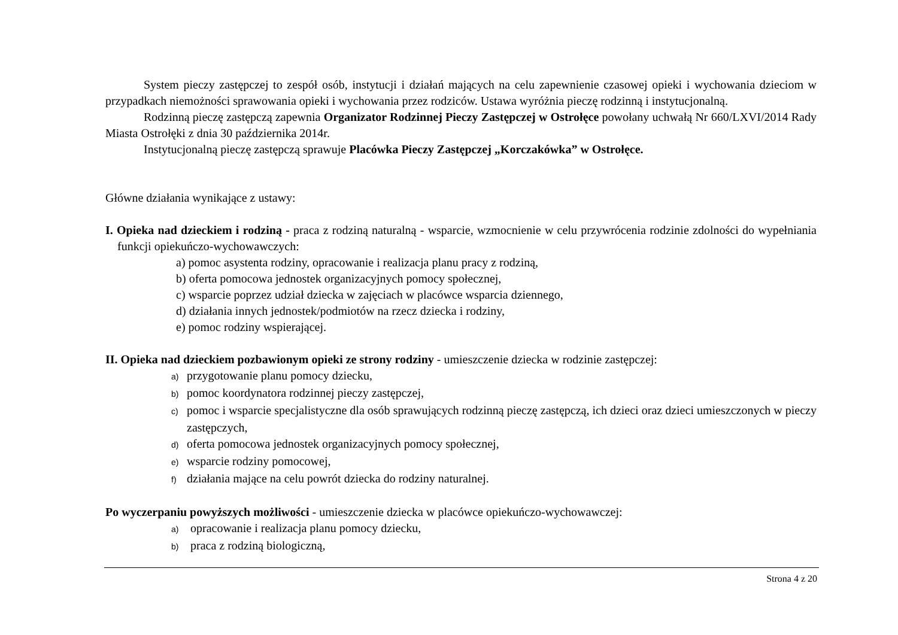System pieczy zastępczej to zespół osób, instytucji i działań mających na celu zapewnienie czasowej opieki i wychowania dzieciom w przypadkach niemożności sprawowania opieki i wychowania przez rodziców. Ustawa wyróżnia pieczę rodzinną i instytucjonalną.
Rodzinną pieczę zastępczą zapewnia Organizator Rodzinnej Pieczy Zastępczej w Ostrołęce powołany uchwałą Nr 660/LXVI/2014 Rady Miasta Ostrołęki z dnia 30 października 2014r.
Instytucjonalną pieczę zastępczą sprawuje Placówka Pieczy Zastępczej „Korczakówka” w Ostrołęce.
Główne działania wynikające z ustawy:
I. Opieka nad dzieckiem i rodziną - praca z rodziną naturalną - wsparcie, wzmocnienie w celu przywrócenia rodzinie zdolności do wypełniania funkcji opiekuńczo-wychowawczych:
a) pomoc asystenta rodziny, opracowanie i realizacja planu pracy z rodziną,
b) oferta pomocowa jednostek organizacyjnych pomocy społecznej,
c) wsparcie poprzez udział dziecka w zajęciach w placówce wsparcia dziennego,
d) działania innych jednostek/podmiotów na rzecz dziecka i rodziny,
e) pomoc rodziny wspierającej.
II. Opieka nad dzieckiem pozbawionym opieki ze strony rodziny - umieszczenie dziecka w rodzinie zastępczej:
a) przygotowanie planu pomocy dziecku,
b) pomoc koordynatora rodzinnej pieczy zastępczej,
c) pomoc i wsparcie specjalistyczne dla osób sprawujących rodzinną pieczę zastępczą, ich dzieci oraz dzieci umieszczonych w pieczy zastępczych,
d) oferta pomocowa jednostek organizacyjnych pomocy społecznej,
e) wsparcie rodziny pomocowej,
f) działania mające na celu powrót dziecka do rodziny naturalnej.
Po wyczerpaniu powyższych możliwości - umieszczenie dziecka w placówce opiekuńczo-wychowawczej:
a) opracowanie i realizacja planu pomocy dziecku,
b) praca z rodziną biologiczną,
Strona 4 z 20